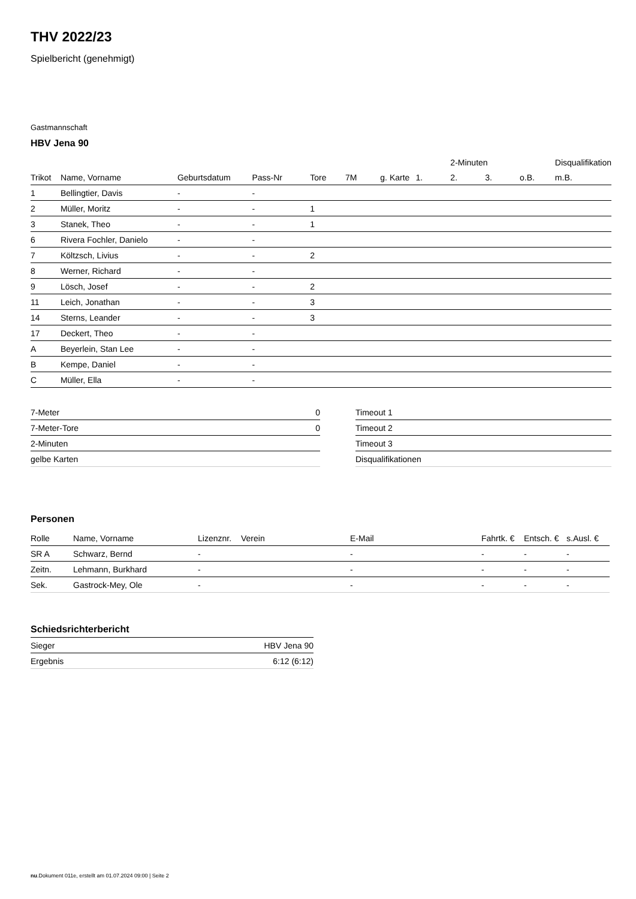THV 2022/23
Spielbericht (genehmigt)
Gastmannschaft
HBV Jena 90
| | | | | | | | | 2-Minuten | | | Disqualifikation |
| --- | --- | --- | --- | --- | --- | --- | --- | --- | --- | --- | --- |
| Trikot | Name, Vorname | Geburtsdatum | Pass-Nr | Tore | 7M | g. Karte | 1. | 2. | 3. | o.B. | m.B. |
| 1 | Bellingtier, Davis | - | - | | | | | | | | |
| 2 | Müller, Moritz | - | - | 1 | | | | | | | |
| 3 | Stanek, Theo | - | - | 1 | | | | | | | |
| 6 | Rivera Fochler, Danielo | - | - | | | | | | | | |
| 7 | Költzsch, Livius | - | - | 2 | | | | | | | |
| 8 | Werner, Richard | - | - | | | | | | | | |
| 9 | Lösch, Josef | - | - | 2 | | | | | | | |
| 11 | Leich, Jonathan | - | - | 3 | | | | | | | |
| 14 | Sterns, Leander | - | - | 3 | | | | | | | |
| 17 | Deckert, Theo | - | - | | | | | | | | |
| A | Beyerlein, Stan Lee | - | - | | | | | | | | |
| B | Kempe, Daniel | - | - | | | | | | | | |
| C | Müller, Ella | - | - | | | | | | | | |
| 7-Meter | 0 |
| 7-Meter-Tore | 0 |
| 2-Minuten | |
| gelbe Karten | |
| Timeout 1 |
| Timeout 2 |
| Timeout 3 |
| Disqualifikationen |
Personen
| Rolle | Name, Vorname | Lizenznr. | Verein | E-Mail | Fahrtk. € | Entsch. € | s.Ausl. € |
| --- | --- | --- | --- | --- | --- | --- | --- |
| SR A | Schwarz, Bernd | - | | - | - | - | - |
| Zeitn. | Lehmann, Burkhard | - | | - | - | - | - |
| Sek. | Gastrock-Mey, Ole | - | | - | - | - | - |
Schiedsrichterbericht
| Sieger | HBV Jena 90 |
| Ergebnis | 6:12 (6:12) |
nu.Dokument 011e, erstellt am 01.07.2024 09:00 | Seite 2